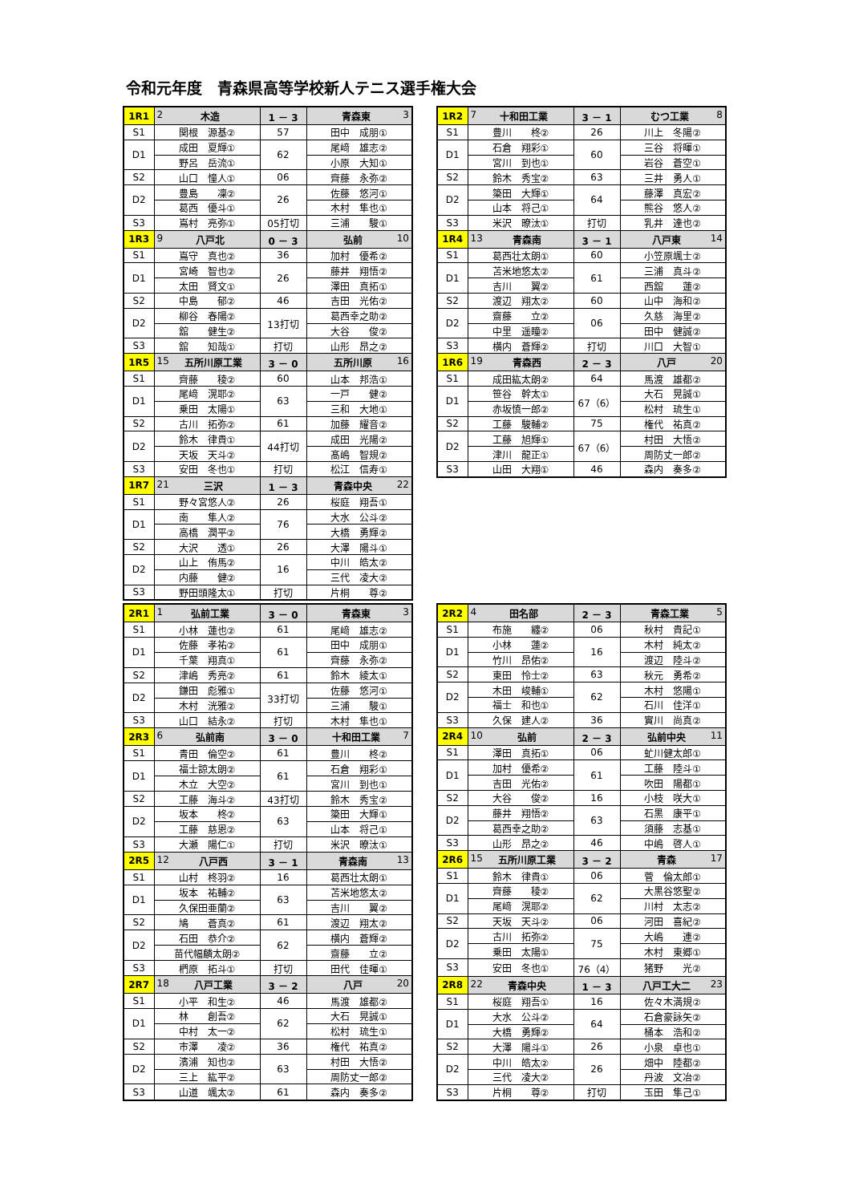令和元年度　青森県高等学校新人テニス選手権大会
| 1R1 | 2 木造 | 1 － 3 | 青森東 3 |
| S1 | 関根 源基② | 57 | 田中 成朋① |
| D1 | 成田 夏輝① | 62 | 尾﨑 雄志② |
| | 野呂 岳流① | | 小原 大知① |
| S2 | 山口 憧人① | 06 | 齊藤 永弥② |
| D2 | 豊島 凜② | 26 | 佐藤 悠河① |
| | 葛西 優斗① | | 木村 隼也① |
| S3 | 嶌村 亮弥① | 05打切 | 三浦 駿① |
| 1R3 | 9 八戸北 | 0 － 3 | 弘前 10 |
| S1 | 嶌守 真也② | 36 | 加村 優希② |
| D1 | 宮崎 智也② | 26 | 藤井 翔悟② |
| | 太田 賢文① | | 澤田 真拓① |
| S2 | 中島 郁② | 46 | 吉田 光佑② |
| D2 | 柳谷 春陽② | 13打切 | 葛西幸之助② |
| | 舘 健生② | | 大谷 俊② |
| S3 | 舘 知哉① | 打切 | 山形 昂之② |
| 1R5 | 15 五所川原工業 | 3 － 0 | 五所川原 16 |
| S1 | 齊藤 稜② | 60 | 山本 邦浩① |
| D1 | 尾﨑 滉耶② | 63 | 一戸 健② |
| | 乗田 太陽① | | 三和 大地① |
| S2 | 古川 拓弥② | 61 | 加藤 耀音② |
| D2 | 鈴木 律貴① | 44打切 | 成田 光陽② |
| | 天坂 天斗② | | 髙嶋 智規② |
| S3 | 安田 冬也① | 打切 | 松江 信寿① |
| 1R7 | 21 三沢 | 1 － 3 | 青森中央 22 |
| S1 | 野々宮悠人② | 26 | 桜庭 翔吾① |
| D1 | 南 隼人② | 76 | 大水 公斗② |
| | 高橋 潤平② | | 大橋 勇輝② |
| S2 | 大沢 透① | 26 | 大澤 陽斗① |
| D2 | 山上 侑馬② | 16 | 中川 皓太② |
| | 内藤 健② | | 三代 凌大② |
| S3 | 野田頭隆太① | 打切 | 片桐 尊② |
| 1R2 | 7 十和田工業 | 3 － 1 | むつ工業 8 |
| S1 | 豊川 柊② | 26 | 川上 冬陽② |
| D1 | 石倉 翔彩① | 60 | 三谷 将暉① |
| | 宮川 到也① | | 岩谷 蒼空① |
| S2 | 鈴木 秀宝② | 63 | 三井 勇人① |
| D2 | 簗田 大輝① | 64 | 藤澤 真宏② |
| | 山本 将己① | | 熊谷 悠人② |
| S3 | 米沢 暸汰① | 打切 | 乳井 達也② |
| 1R4 | 13 青森南 | 3 － 1 | 八戸東 14 |
| S1 | 葛西壮太朗① | 60 | 小笠原颯士② |
| D1 | 苫米地悠太② | 61 | 三浦 真斗② |
| | 吉川 翼② | | 西舘 蓮② |
| S2 | 渡辺 翔太② | 60 | 山中 海和② |
| D2 | 齋藤 立② | 06 | 久慈 海里② |
| | 中里 遥瞳② | | 田中 健誠② |
| S3 | 横内 蒼輝② | 打切 | 川口 大智① |
| 1R6 | 19 青森西 | 2 － 3 | 八戸 20 |
| S1 | 成田紘太朗② | 64 | 馬渡 雄都② |
| D1 | 笹谷 幹太① | 67（6） | 大石 晃誠① |
| | 赤坂慎一郎② | | 松村 琉生① |
| S2 | 工藤 駿輔② | 75 | 権代 祐真② |
| D2 | 工藤 旭輝① | 67（6） | 村田 大悟② |
| | 津川 龍正① | | 周防丈一郎② |
| S3 | 山田 大翔① | 46 | 森内 奏多② |
| 2R1 | 1 弘前工業 | 3 － 0 | 青森東 3 |
| S1 | 小林 蓮也② | 61 | 尾﨑 雄志② |
| D1 | 佐藤 孝祐② | 61 | 田中 成朋① |
| | 千葉 翔真① | | 齊藤 永弥② |
| S2 | 津嶋 秀亮② | 61 | 鈴木 綾太① |
| D2 | 鎌田 彪雅① | 33打切 | 佐藤 悠河① |
| | 木村 洸雅② | | 三浦 駿① |
| S3 | 山口 結永② | 打切 | 木村 隼也① |
| 2R3 | 6 弘前南 | 3 － 0 | 十和田工業 7 |
| S1 | 青田 倫空② | 61 | 豊川 柊② |
| D1 | 福士諒太朗② | 61 | 石倉 翔彩① |
| | 木立 大空② | | 宮川 到也① |
| S2 | 工藤 海斗② | 43打切 | 鈴木 秀宝② |
| D2 | 坂本 柊② | 63 | 簗田 大輝① |
| | 工藤 慈恩② | | 山本 将己① |
| S3 | 大瀬 陽仁① | 打切 | 米沢 暸汰① |
| 2R5 | 12 八戸西 | 3 － 1 | 青森南 13 |
| S1 | 山村 柊羽② | 16 | 葛西壮太朗① |
| D1 | 坂本 祐輔② | 63 | 苫米地悠太② |
| | 久保田亜蘭② | | 吉川 翼② |
| S2 | 鳩 蒼真② | 61 | 渡辺 翔太② |
| D2 | 石田 恭介② | 62 | 横内 蒼輝② |
| | 苗代幅麟太朗② | | 齋藤 立② |
| S3 | 椚原 拓斗① | 打切 | 田代 佳暉① |
| 2R7 | 18 八戸工業 | 3 － 2 | 八戸 20 |
| S1 | 小平 和生② | 46 | 馬渡 雄都② |
| D1 | 林 創吾② | 62 | 大石 晃誠① |
| | 中村 太一② | | 松村 琉生① |
| S2 | 市澤 凌② | 36 | 権代 祐真② |
| D2 | 濱浦 知也② | 63 | 村田 大悟② |
| | 三上 紘平② | | 周防丈一郎② |
| S3 | 山道 颯太② | 61 | 森内 奏多② |
| 2R2 | 4 田名部 | 2 － 3 | 青森工業 5 |
| S1 | 布施 纏② | 06 | 秋村 貴記① |
| D1 | 小林 蓮② | 16 | 木村 純太② |
| | 竹川 昂佑② | | 渡辺 陸斗② |
| S2 | 東田 怜士② | 63 | 秋元 勇希② |
| D2 | 木田 峻輔① | 62 | 木村 悠陽① |
| | 福士 和也① | | 石川 佳洋① |
| S3 | 久保 建人② | 36 | 實川 尚真② |
| 2R4 | 10 弘前 | 2 － 3 | 弘前中央 11 |
| S1 | 澤田 真拓① | 06 | 虻川健太郎① |
| D1 | 加村 優希② | 61 | 工藤 陸斗① |
| | 吉田 光佑② | | 吹田 陽都① |
| S2 | 大谷 俊② | 16 | 小枝 咲大① |
| D2 | 藤井 翔悟② | 63 | 石黒 康平① |
| | 葛西幸之助② | | 須藤 志基① |
| S3 | 山形 昂之② | 46 | 中嶋 啓人① |
| 2R6 | 15 五所川原工業 | 3 － 2 | 青森 17 |
| S1 | 鈴木 律貴① | 06 | 菅 倫太郎① |
| D1 | 齊藤 稜② | 62 | 大黒谷悠聖② |
| | 尾﨑 滉耶② | | 川村 太志② |
| S2 | 天坂 天斗② | 06 | 河田 喜紀② |
| D2 | 古川 拓弥② | 75 | 大嶋 連② |
| | 乗田 太陽① | | 木村 東郷① |
| S3 | 安田 冬也① | 76（4） | 猪野 光② |
| 2R8 | 22 青森中央 | 1 － 3 | 八戸工大二 23 |
| S1 | 桜庭 翔吾① | 16 | 佐々木満規② |
| D1 | 大水 公斗② | 64 | 石倉豪詠矢② |
| | 大橋 勇輝② | | 桶本 浩和② |
| S2 | 大澤 陽斗① | 26 | 小泉 卓也① |
| D2 | 中川 皓太② | 26 | 畑中 陸都② |
| | 三代 凌大② | | 丹波 文冶② |
| S3 | 片桐 尊② | 打切 | 玉田 隼己① |